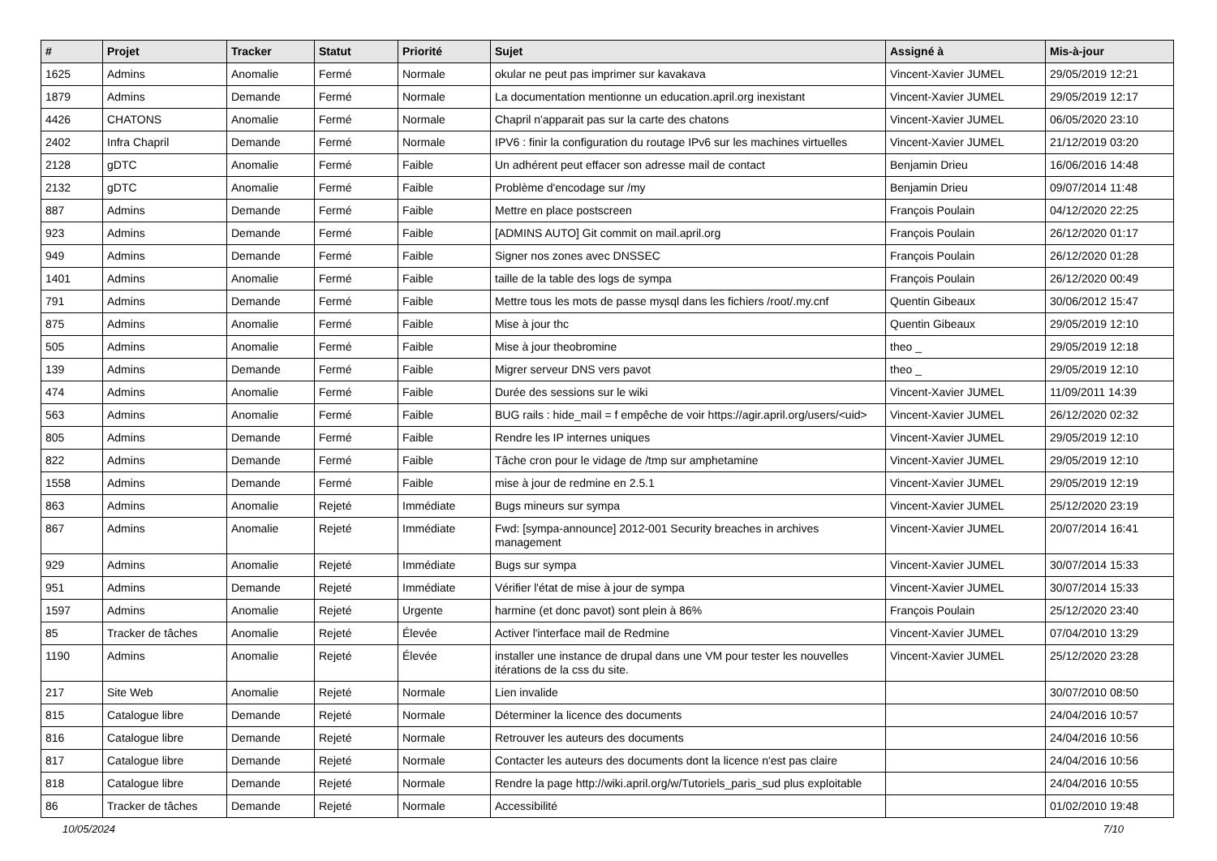| # | Projet | Tracker | Statut | Priorité | Sujet | Assigné à | Mis-à-jour |
| --- | --- | --- | --- | --- | --- | --- | --- |
| 1625 | Admins | Anomalie | Fermé | Normale | okular ne peut pas imprimer sur kavakava | Vincent-Xavier JUMEL | 29/05/2019 12:21 |
| 1879 | Admins | Demande | Fermé | Normale | La documentation mentionne un education.april.org inexistant | Vincent-Xavier JUMEL | 29/05/2019 12:17 |
| 4426 | CHATONS | Anomalie | Fermé | Normale | Chapril n'apparait pas sur la carte des chatons | Vincent-Xavier JUMEL | 06/05/2020 23:10 |
| 2402 | Infra Chapril | Demande | Fermé | Normale | IPV6 : finir la configuration du routage IPv6 sur les machines virtuelles | Vincent-Xavier JUMEL | 21/12/2019 03:20 |
| 2128 | gDTC | Anomalie | Fermé | Faible | Un adhérent peut effacer son adresse mail de contact | Benjamin Drieu | 16/06/2016 14:48 |
| 2132 | gDTC | Anomalie | Fermé | Faible | Problème d'encodage sur /my | Benjamin Drieu | 09/07/2014 11:48 |
| 887 | Admins | Demande | Fermé | Faible | Mettre en place postscreen | François Poulain | 04/12/2020 22:25 |
| 923 | Admins | Demande | Fermé | Faible | [ADMINS AUTO] Git commit on mail.april.org | François Poulain | 26/12/2020 01:17 |
| 949 | Admins | Demande | Fermé | Faible | Signer nos zones avec DNSSEC | François Poulain | 26/12/2020 01:28 |
| 1401 | Admins | Anomalie | Fermé | Faible | taille de la table des logs de sympa | François Poulain | 26/12/2020 00:49 |
| 791 | Admins | Demande | Fermé | Faible | Mettre tous les mots de passe mysql dans les fichiers /root/.my.cnf | Quentin Gibeaux | 30/06/2012 15:47 |
| 875 | Admins | Anomalie | Fermé | Faible | Mise à jour thc | Quentin Gibeaux | 29/05/2019 12:10 |
| 505 | Admins | Anomalie | Fermé | Faible | Mise à jour theobromine | theo _ | 29/05/2019 12:18 |
| 139 | Admins | Demande | Fermé | Faible | Migrer serveur DNS vers pavot | theo _ | 29/05/2019 12:10 |
| 474 | Admins | Anomalie | Fermé | Faible | Durée des sessions sur le wiki | Vincent-Xavier JUMEL | 11/09/2011 14:39 |
| 563 | Admins | Anomalie | Fermé | Faible | BUG rails : hide_mail = f empêche de voir https://agir.april.org/users/<uid> | Vincent-Xavier JUMEL | 26/12/2020 02:32 |
| 805 | Admins | Demande | Fermé | Faible | Rendre les IP internes uniques | Vincent-Xavier JUMEL | 29/05/2019 12:10 |
| 822 | Admins | Demande | Fermé | Faible | Tâche cron pour le vidage de /tmp sur amphetamine | Vincent-Xavier JUMEL | 29/05/2019 12:10 |
| 1558 | Admins | Demande | Fermé | Faible | mise à jour de redmine en 2.5.1 | Vincent-Xavier JUMEL | 29/05/2019 12:19 |
| 863 | Admins | Anomalie | Rejeté | Immédiate | Bugs mineurs sur sympa | Vincent-Xavier JUMEL | 25/12/2020 23:19 |
| 867 | Admins | Anomalie | Rejeté | Immédiate | Fwd: [sympa-announce] 2012-001 Security breaches in archives management | Vincent-Xavier JUMEL | 20/07/2014 16:41 |
| 929 | Admins | Anomalie | Rejeté | Immédiate | Bugs sur sympa | Vincent-Xavier JUMEL | 30/07/2014 15:33 |
| 951 | Admins | Demande | Rejeté | Immédiate | Vérifier l'état de mise à jour de sympa | Vincent-Xavier JUMEL | 30/07/2014 15:33 |
| 1597 | Admins | Anomalie | Rejeté | Urgente | harmine (et donc pavot) sont plein à 86% | François Poulain | 25/12/2020 23:40 |
| 85 | Tracker de tâches | Anomalie | Rejeté | Élevée | Activer l'interface mail de Redmine | Vincent-Xavier JUMEL | 07/04/2010 13:29 |
| 1190 | Admins | Anomalie | Rejeté | Élevée | installer une instance de drupal dans une VM pour tester les nouvelles itérations de la css du site. | Vincent-Xavier JUMEL | 25/12/2020 23:28 |
| 217 | Site Web | Anomalie | Rejeté | Normale | Lien invalide | | 30/07/2010 08:50 |
| 815 | Catalogue libre | Demande | Rejeté | Normale | Déterminer la licence des documents | | 24/04/2016 10:57 |
| 816 | Catalogue libre | Demande | Rejeté | Normale | Retrouver les auteurs des documents | | 24/04/2016 10:56 |
| 817 | Catalogue libre | Demande | Rejeté | Normale | Contacter les auteurs des documents dont la licence n'est pas claire | | 24/04/2016 10:56 |
| 818 | Catalogue libre | Demande | Rejeté | Normale | Rendre la page http://wiki.april.org/w/Tutoriels_paris_sud plus exploitable | | 24/04/2016 10:55 |
| 86 | Tracker de tâches | Demande | Rejeté | Normale | Accessibilité | | 01/02/2010 19:48 |
10/05/2024 7/10